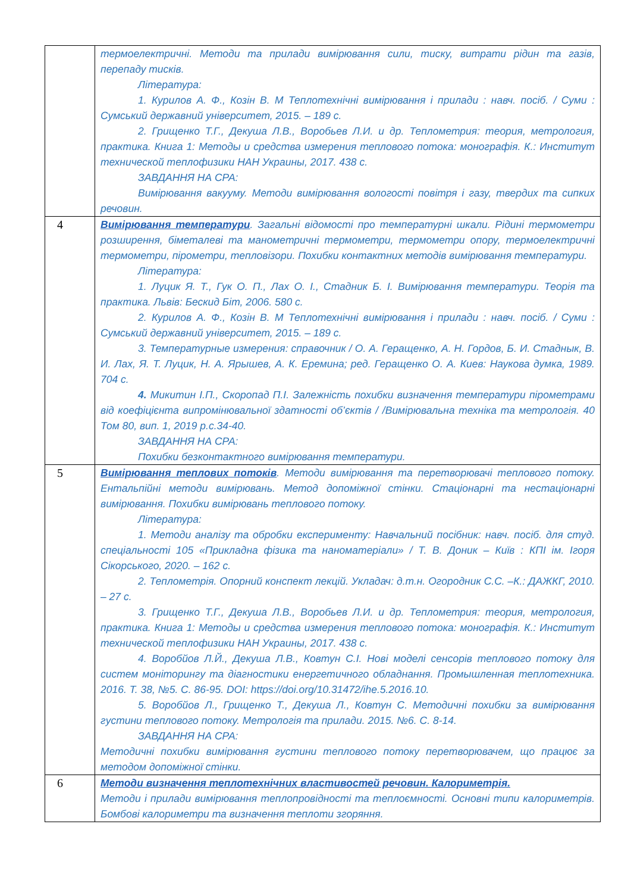| | термоелектричні. Методи та прилади вимірювання сили, тиску, витрати рідин та газів, перепаду тисків. Література: 1. Курилов А. Ф., Козін В. М Теплотехнічні вимірювання і прилади : навч. посіб. / Суми : Сумський державний університет, 2015. – 189 с. 2. Грищенко Т.Г., Декуша Л.В., Воробьев Л.И. и др. Теплометрия: теория, метрология, практика. Книга 1: Методы и средства измерения теплового потока: монографія. К.: Институт технической теплофизики НАН Украины, 2017. 438 с. ЗАВДАННЯ НА СРА: Вимірювання вакууму. Методи вимірювання вологості повітря і газу, твердих та сипких речовин. |
| 4 | Вимірювання температури . Загальні відомості про температурні шкали. Рідині термометри розширення, біметалеві та манометричні термометри, термометри опору, термоелектричні термометри, пірометри, тепловізори. Похибки контактних методів вимірювання температури. Література: 1. Луцик Я. Т., Гук О. П., Лах О. І., Стадник Б. І. Вимірювання температури. Теорія та практика. Львів: Бескид Біт, 2006. 580 с. 2. Курилов А. Ф., Козін В. М Теплотехнічні вимірювання і прилади : навч. посіб. / Суми : Сумський державний університет, 2015. – 189 с. 3. Температурные измерения: справочник / О. А. Геращенко, А. Н. Гордов, Б. И. Стаднык, В. И. Лах, Я. Т. Луцик, Н. А. Ярышев, А. К. Еремина; ред. Геращенко О. А. Киев: Наукова думка, 1989. 704 с. 4. Микитин І.П., Скоропад П.І. Залежність похибки визначення температури пірометрами від коефіцієнта випромінювальної здатності об’єктів / /Вимірювальна техніка та метрологія. 40 Том 80, вип. 1, 2019 р.с.34-40. ЗАВДАННЯ НА СРА: Похибки безконтактного вимірювання температури. |
| 5 | Вимірювання теплових потоків . Методи вимірювання та перетворювачі теплового потоку. Ентальпійні методи вимірювань. Метод допоміжної стінки. Стаціонарні та нестаціонарні вимірювання. Похибки вимірювань теплового потоку. Література: 1. Методи аналізу та обробки експерименту: Навчальний посібник: навч. посіб. для студ. спеціальності 105 «Прикладна фізика та наноматеріали» / Т. В. Доник – Київ : КПІ ім. Ігоря Сікорського, 2020. – 162 с. 2. Теплометрія. Опорний конспект лекцій. Укладач: д.т.н. Огородник С.С. –К.: ДАЖКГ, 2010. – 27 с. 3. Грищенко Т.Г., Декуша Л.В., Воробьев Л.И. и др. Теплометрия: теория, метрология, практика. Книга 1: Методы и средства измерения теплового потока: монографія. К.: Институт технической теплофизики НАН Украины, 2017. 438 с. 4. Воробйов Л.Й., Декуша Л.В., Ковтун С.І. Нові моделі сенсорів теплового потоку для систем моніторингу та діагностики енергетичного обладнання. Промышленная теплотехника. 2016. Т. 38, №5. С. 86-95. DOI: https://doi.org/10.31472/ihe.5.2016.10. 5. Воробйов Л., Грищенко Т., Декуша Л., Ковтун С. Методичні похибки за вимірювання густини теплового потоку. Метрологія та прилади. 2015. №6. С. 8-14. ЗАВДАННЯ НА СРА: Методичні похибки вимірювання густини теплового потоку перетворювачем, що працює за методом допоміжної стінки. |
| 6 | Методи визначення теплотехнічних властивостей речовин. Калориметрія. Методи і прилади вимірювання теплопровідності та теплоємності. Основні типи калориметрів. Бомбові калориметри та визначення теплоти згоряння. |